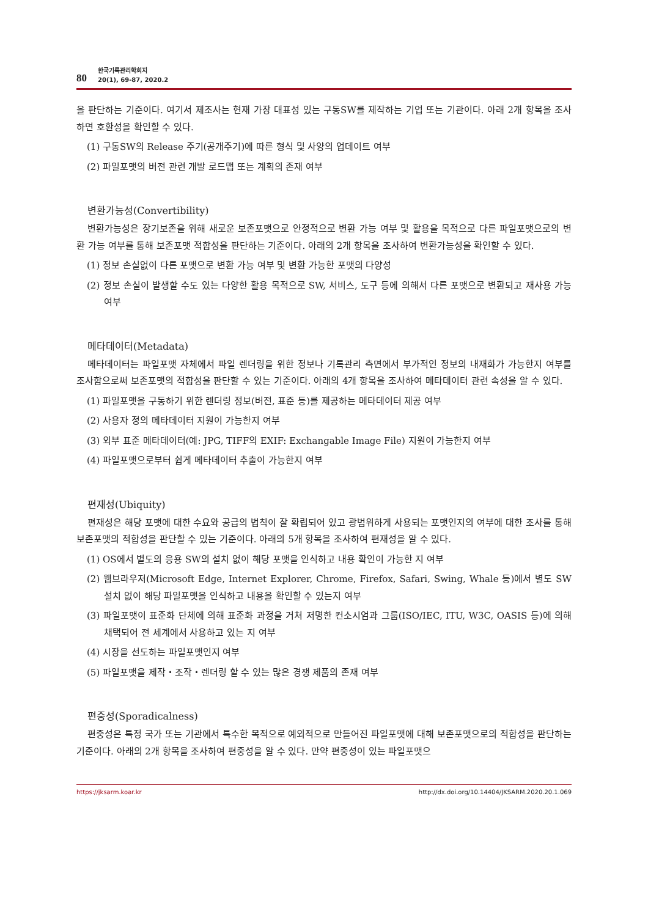80
한국기록관리학회지
20(1), 69-87, 2020.2
을 판단하는 기준이다. 여기서 제조사는 현재 가장 대표성 있는 구동SW를 제작하는 기업 또는 기관이다. 아래 2개 항목을 조사하면 호환성을 확인할 수 있다.
(1) 구동SW의 Release 주기(공개주기)에 따른 형식 및 사양의 업데이트 여부
(2) 파일포맷의 버전 관련 개발 로드맵 또는 계획의 존재 여부
변환가능성(Convertibility)
변환가능성은 장기보존을 위해 새로운 보존포맷으로 안정적으로 변환 가능 여부 및 활용을 목적으로 다른 파일포맷으로의 변환 가능 여부를 통해 보존포맷 적합성을 판단하는 기준이다. 아래의 2개 항목을 조사하여 변환가능성을 확인할 수 있다.
(1) 정보 손실없이 다른 포맷으로 변환 가능 여부 및 변환 가능한 포맷의 다양성
(2) 정보 손실이 발생할 수도 있는 다양한 활용 목적으로 SW, 서비스, 도구 등에 의해서 다른 포맷으로 변환되고 재사용 가능 여부
메타데이터(Metadata)
메타데이터는 파일포맷 자체에서 파일 렌더링을 위한 정보나 기록관리 측면에서 부가적인 정보의 내재화가 가능한지 여부를 조사함으로써 보존포맷의 적합성을 판단할 수 있는 기준이다. 아래의 4개 항목을 조사하여 메타데이터 관련 속성을 알 수 있다.
(1) 파일포맷을 구동하기 위한 렌더링 정보(버전, 표준 등)를 제공하는 메타데이터 제공 여부
(2) 사용자 정의 메타데이터 지원이 가능한지 여부
(3) 외부 표준 메타데이터(예: JPG, TIFF의 EXIF: Exchangable Image File) 지원이 가능한지 여부
(4) 파일포맷으로부터 쉽게 메타데이터 추출이 가능한지 여부
편재성(Ubiquity)
편재성은 해당 포맷에 대한 수요와 공급의 법칙이 잘 확립되어 있고 광범위하게 사용되는 포맷인지의 여부에 대한 조사를 통해 보존포맷의 적합성을 판단할 수 있는 기준이다. 아래의 5개 항목을 조사하여 편재성을 알 수 있다.
(1) OS에서 별도의 응용 SW의 설치 없이 해당 포맷을 인식하고 내용 확인이 가능한 지 여부
(2) 웹브라우저(Microsoft Edge, Internet Explorer, Chrome, Firefox, Safari, Swing, Whale 등)에서 별도 SW 설치 없이 해당 파일포맷을 인식하고 내용을 확인할 수 있는지 여부
(3) 파일포맷이 표준화 단체에 의해 표준화 과정을 거쳐 저명한 컨소시엄과 그룹(ISO/IEC, ITU, W3C, OASIS 등)에 의해 채택되어 전 세계에서 사용하고 있는 지 여부
(4) 시장을 선도하는 파일포맷인지 여부
(5) 파일포맷을 제작・조작・렌더링 할 수 있는 많은 경쟁 제품의 존재 여부
편중성(Sporadicalness)
편중성은 특정 국가 또는 기관에서 특수한 목적으로 예외적으로 만들어진 파일포맷에 대해 보존포맷으로의 적합성을 판단하는 기준이다. 아래의 2개 항목을 조사하여 편중성을 알 수 있다. 만약 편중성이 있는 파일포맷으
https://jksarm.koar.kr http://dx.doi.org/10.14404/JKSARM.2020.20.1.069